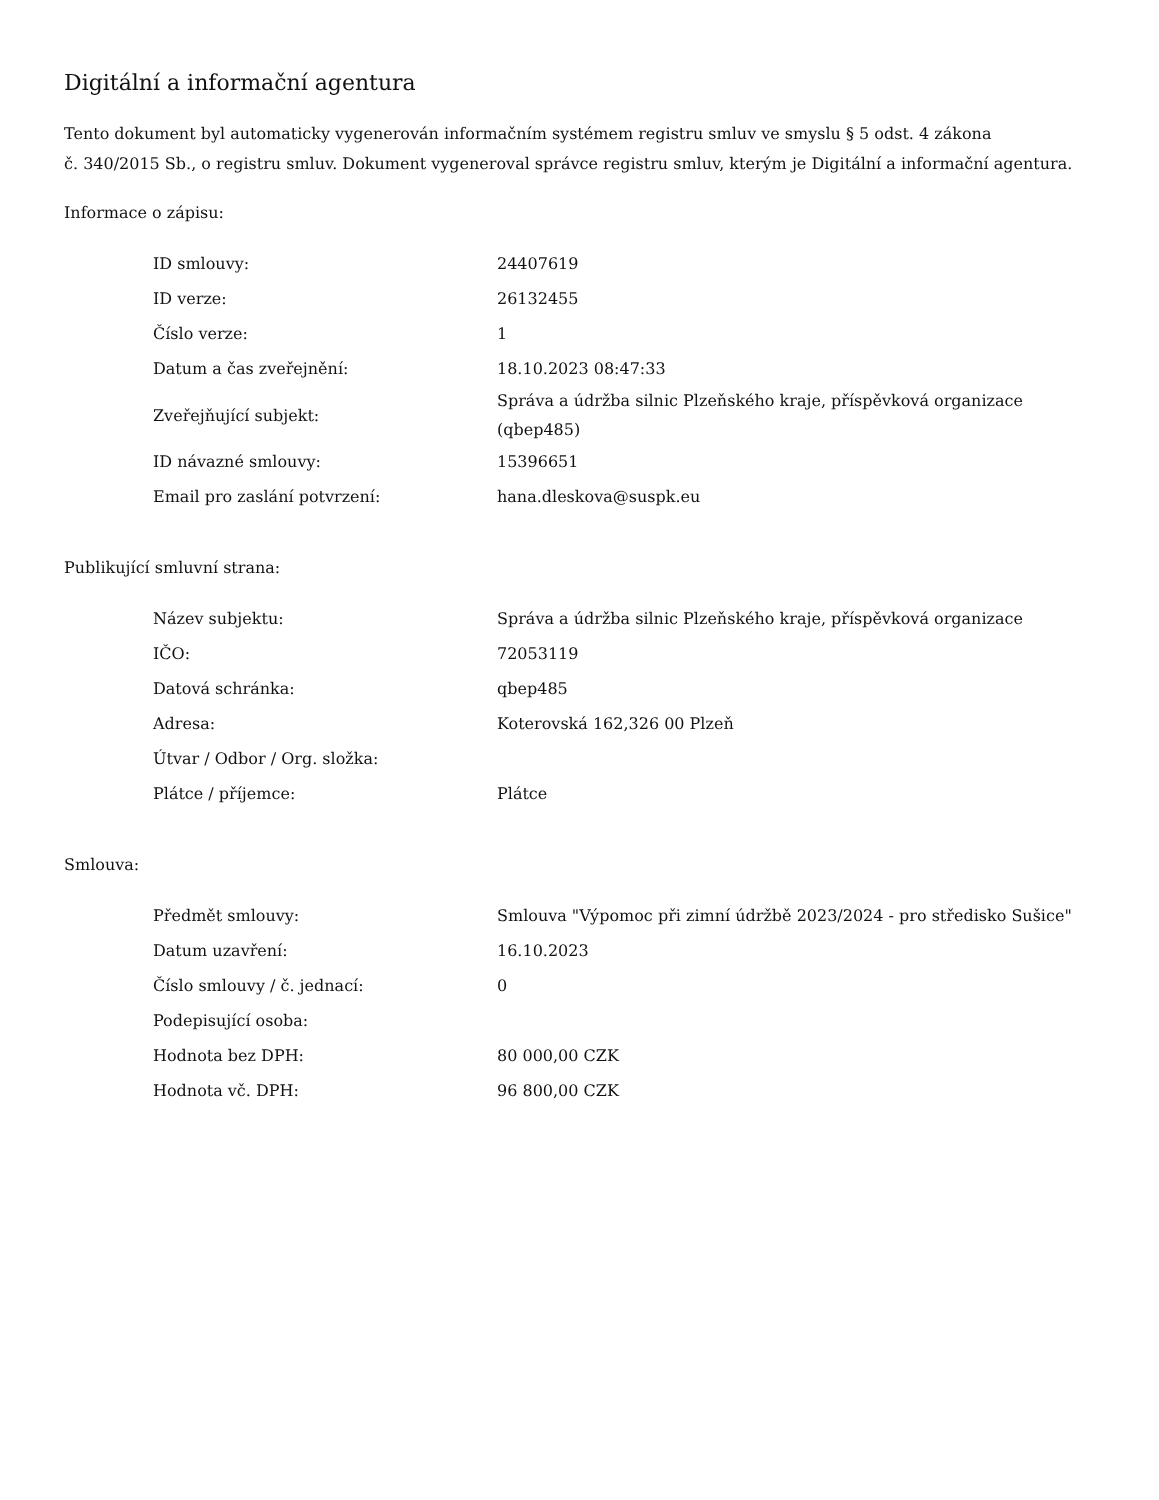Digitální a informační agentura
Tento dokument byl automaticky vygenerován informačním systémem registru smluv ve smyslu § 5 odst. 4 zákona
č. 340/2015 Sb., o registru smluv. Dokument vygeneroval správce registru smluv, kterým je Digitální a informační agentura.
Informace o zápisu:
| ID smlouvy: | 24407619 |
| ID verze: | 26132455 |
| Číslo verze: | 1 |
| Datum a čas zveřejnění: | 18.10.2023 08:47:33 |
| Zveřejňující subjekt: | Správa a údržba silnic Plzeňského kraje, příspěvková organizace (qbep485) |
| ID návazné smlouvy: | 15396651 |
| Email pro zaslání potvrzení: | hana.dleskova@suspk.eu |
Publikující smluvní strana:
| Název subjektu: | Správa a údržba silnic Plzeňského kraje, příspěvková organizace |
| IČO: | 72053119 |
| Datová schránka: | qbep485 |
| Adresa: | Koterovská 162,326 00 Plzeň |
| Útvar / Odbor / Org. složka: | |
| Plátce / příjemce: | Plátce |
Smlouva:
| Předmět smlouvy: | Smlouva "Výpomoc při zimní údržbě 2023/2024 - pro středisko Sušice" |
| Datum uzavření: | 16.10.2023 |
| Číslo smlouvy / č. jednací: | 0 |
| Podepisující osoba: | |
| Hodnota bez DPH: | 80 000,00 CZK |
| Hodnota vč. DPH: | 96 800,00 CZK |